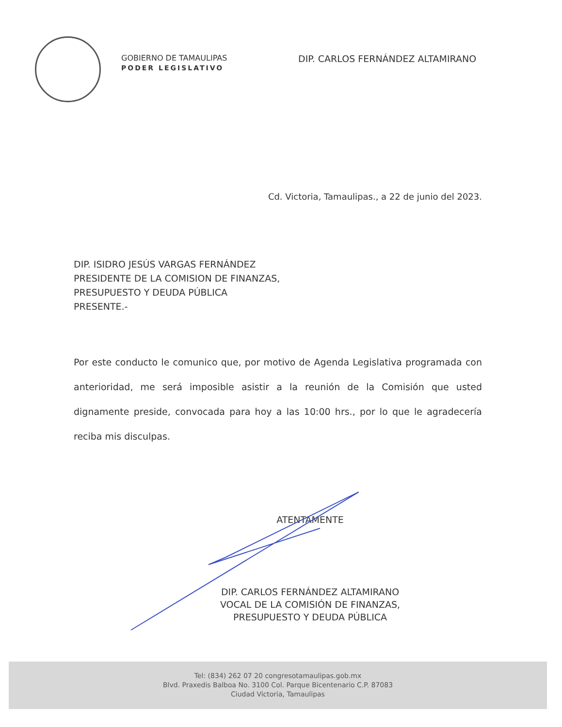GOBIERNO DE TAMAULIPAS
PODER LEGISLATIVO
DIP. CARLOS FERNÁNDEZ ALTAMIRANO
Cd. Victoria, Tamaulipas., a 22 de junio del 2023.
DIP. ISIDRO JESÚS VARGAS FERNÁNDEZ
PRESIDENTE DE LA COMISION DE FINANZAS,
PRESUPUESTO Y DEUDA PÚBLICA
PRESENTE.-
Por este conducto le comunico que, por motivo de Agenda Legislativa programada con anterioridad, me será imposible asistir a la reunión de la Comisión que usted dignamente preside, convocada para hoy a las 10:00 hrs., por lo que le agradecería reciba mis disculpas.
ATENTAMENTE
DIP. CARLOS FERNÁNDEZ ALTAMIRANO
VOCAL DE LA COMISIÓN DE FINANZAS,
PRESUPUESTO Y DEUDA PÚBLICA
Tel: (834) 262 07 20 congresotamaulipas.gob.mx
Blvd. Praxedis Balboa No. 3100 Col. Parque Bicentenario C.P. 87083
Ciudad Victoria, Tamaulipas